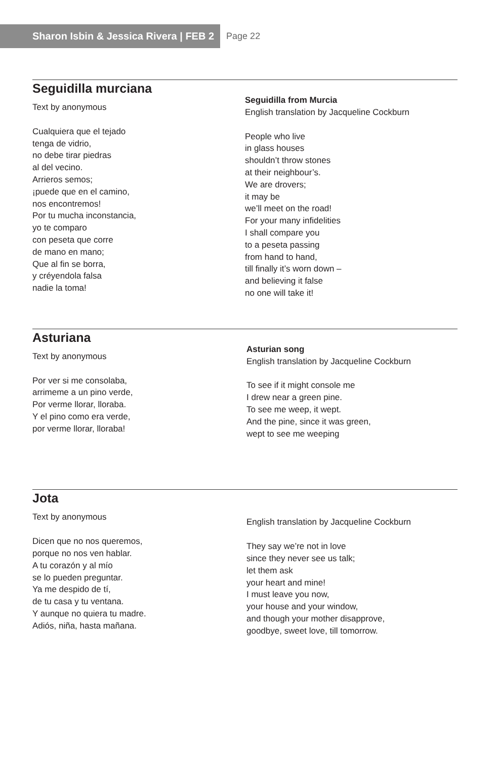Sharon Isbin & Jessica Rivera | FEB 2
Page 22
Seguidilla murciana
Text by anonymous
Cualquiera que el tejado
tenga de vidrio,
no debe tirar piedras
al del vecino.
Arrieros semos;
¡puede que en el camino,
nos encontremos!
Por tu mucha inconstancia,
yo te comparo
con peseta que corre
de mano en mano;
Que al fin se borra,
y créyendola falsa
nadie la toma!
Seguidilla from Murcia
English translation by Jacqueline Cockburn
People who live
in glass houses
shouldn’t throw stones
at their neighbour’s.
We are drovers;
it may be
we’ll meet on the road!
For your many infidelities
I shall compare you
to a peseta passing
from hand to hand,
till finally it’s worn down –
and believing it false
no one will take it!
Asturiana
Text by anonymous
Por ver si me consolaba,
arrimeme a un pino verde,
Por verme llorar, lloraba.
Y el pino como era verde,
por verme llorar, lloraba!
Asturian song
English translation by Jacqueline Cockburn
To see if it might console me
I drew near a green pine.
To see me weep, it wept.
And the pine, since it was green,
wept to see me weeping
Jota
Text by anonymous
Dicen que no nos queremos,
porque no nos ven hablar.
A tu corazón y al mío
se lo pueden preguntar.
Ya me despido de tí,
de tu casa y tu ventana.
Y aunque no quiera tu madre.
Adiós, niña, hasta mañana.
English translation by Jacqueline Cockburn
They say we’re not in love
since they never see us talk;
let them ask
your heart and mine!
I must leave you now,
your house and your window,
and though your mother disapprove,
goodbye, sweet love, till tomorrow.